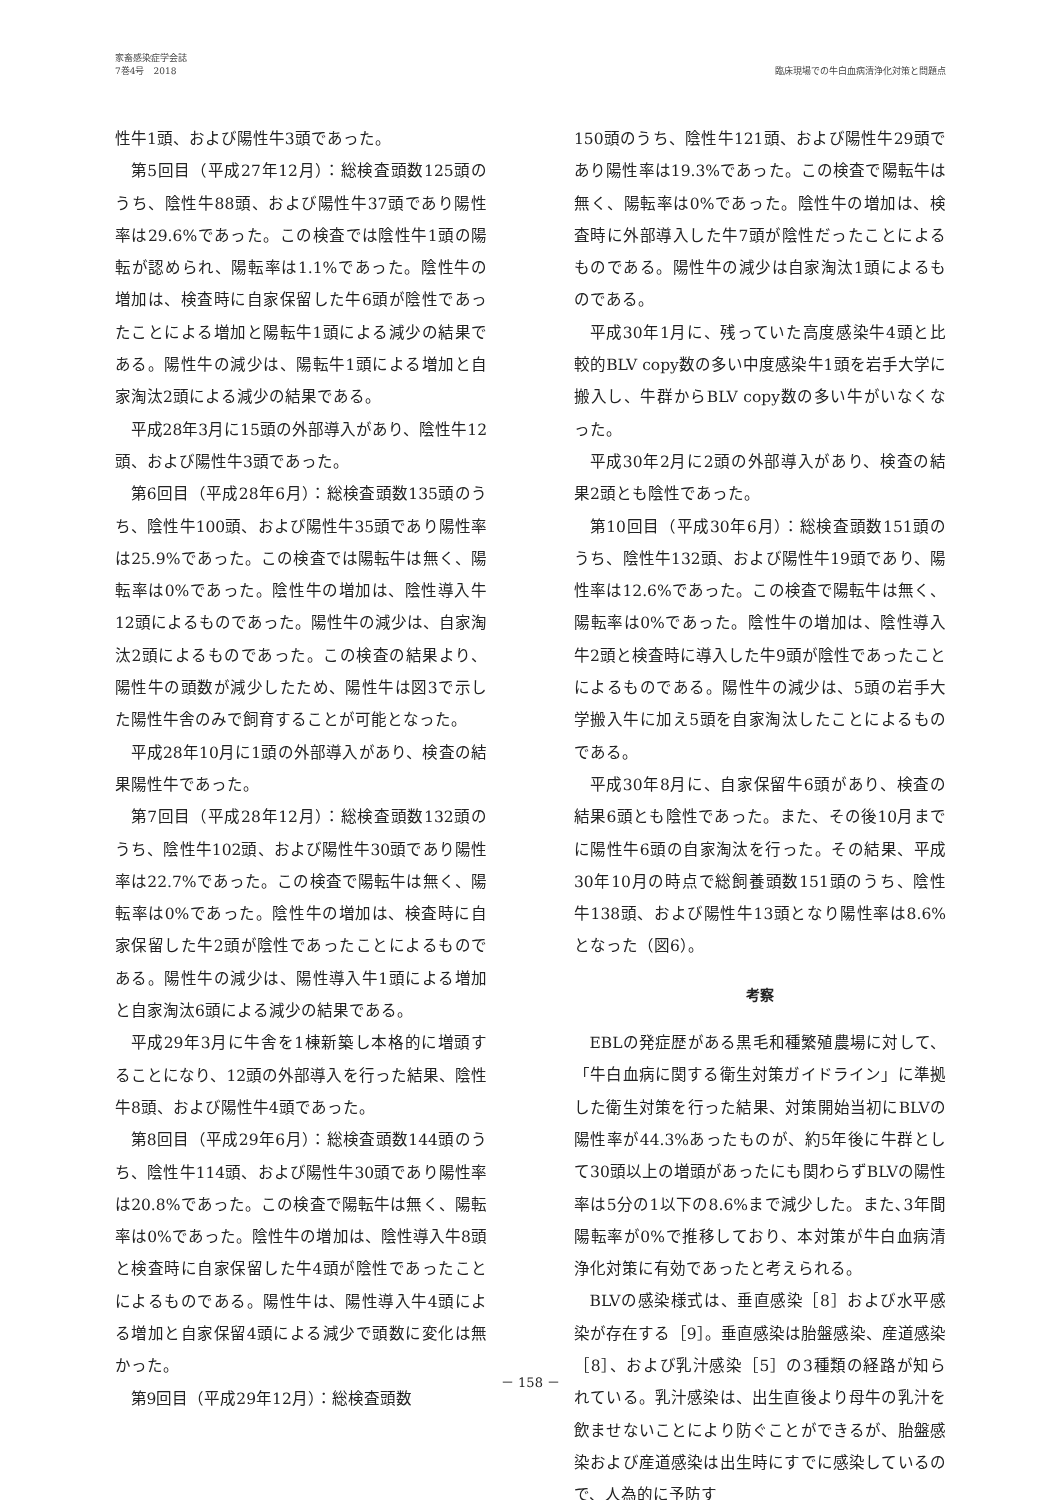家畜感染症学会誌
7巻4号　2018
臨床現場での牛白血病清浄化対策と問題点
性牛1頭、および陽性牛3頭であった。
第5回目（平成27年12月）：総検査頭数125頭のうち、陰性牛88頭、および陽性牛37頭であり陽性率は29.6%であった。この検査では陰性牛1頭の陽転が認められ、陽転率は1.1%であった。陰性牛の増加は、検査時に自家保留した牛6頭が陰性であったことによる増加と陽転牛1頭による減少の結果である。陽性牛の減少は、陽転牛1頭による増加と自家淘汰2頭による減少の結果である。
平成28年3月に15頭の外部導入があり、陰性牛12頭、および陽性牛3頭であった。
第6回目（平成28年6月）：総検査頭数135頭のうち、陰性牛100頭、および陽性牛35頭であり陽性率は25.9%であった。この検査では陽転牛は無く、陽転率は0%であった。陰性牛の増加は、陰性導入牛12頭によるものであった。陽性牛の減少は、自家淘汰2頭によるものであった。この検査の結果より、陽性牛の頭数が減少したため、陽性牛は図3で示した陽性牛舎のみで飼育することが可能となった。
平成28年10月に1頭の外部導入があり、検査の結果陽性牛であった。
第7回目（平成28年12月）：総検査頭数132頭のうち、陰性牛102頭、および陽性牛30頭であり陽性率は22.7%であった。この検査で陽転牛は無く、陽転率は0%であった。陰性牛の増加は、検査時に自家保留した牛2頭が陰性であったことによるものである。陽性牛の減少は、陽性導入牛1頭による増加と自家淘汰6頭による減少の結果である。
平成29年3月に牛舎を1棟新築し本格的に増頭することになり、12頭の外部導入を行った結果、陰性牛8頭、および陽性牛4頭であった。
第8回目（平成29年6月）：総検査頭数144頭のうち、陰性牛114頭、および陽性牛30頭であり陽性率は20.8%であった。この検査で陽転牛は無く、陽転率は0%であった。陰性牛の増加は、陰性導入牛8頭と検査時に自家保留した牛4頭が陰性であったことによるものである。陽性牛は、陽性導入牛4頭による増加と自家保留4頭による減少で頭数に変化は無かった。
第9回目（平成29年12月）：総検査頭数
150頭のうち、陰性牛121頭、および陽性牛29頭であり陽性率は19.3%であった。この検査で陽転牛は無く、陽転率は0%であった。陰性牛の増加は、検査時に外部導入した牛7頭が陰性だったことによるものである。陽性牛の減少は自家淘汰1頭によるものである。
平成30年1月に、残っていた高度感染牛4頭と比較的BLV copy数の多い中度感染牛1頭を岩手大学に搬入し、牛群からBLV copy数の多い牛がいなくなった。
平成30年2月に2頭の外部導入があり、検査の結果2頭とも陰性であった。
第10回目（平成30年6月）：総検査頭数151頭のうち、陰性牛132頭、および陽性牛19頭であり、陽性率は12.6%であった。この検査で陽転牛は無く、陽転率は0%であった。陰性牛の増加は、陰性導入牛2頭と検査時に導入した牛9頭が陰性であったことによるものである。陽性牛の減少は、5頭の岩手大学搬入牛に加え5頭を自家淘汰したことによるものである。
平成30年8月に、自家保留牛6頭があり、検査の結果6頭とも陰性であった。また、その後10月までに陽性牛6頭の自家淘汰を行った。その結果、平成30年10月の時点で総飼養頭数151頭のうち、陰性牛138頭、および陽性牛13頭となり陽性率は8.6%となった（図6）。
考察
EBLの発症歴がある黒毛和種繁殖農場に対して、「牛白血病に関する衛生対策ガイドライン」に準拠した衛生対策を行った結果、対策開始当初にBLVの陽性率が44.3%あったものが、約5年後に牛群として30頭以上の増頭があったにも関わらずBLVの陽性率は5分の1以下の8.6%まで減少した。また､3年間陽転率が0%で推移しており、本対策が牛白血病清浄化対策に有効であったと考えられる。
BLVの感染様式は、垂直感染［8］および水平感染が存在する［9］。垂直感染は胎盤感染、産道感染［8］、および乳汁感染［5］の3種類の経路が知られている。乳汁感染は、出生直後より母牛の乳汁を飲ませないことにより防ぐことができるが、胎盤感染および産道感染は出生時にすでに感染しているので、人為的に予防す
－ 158 －